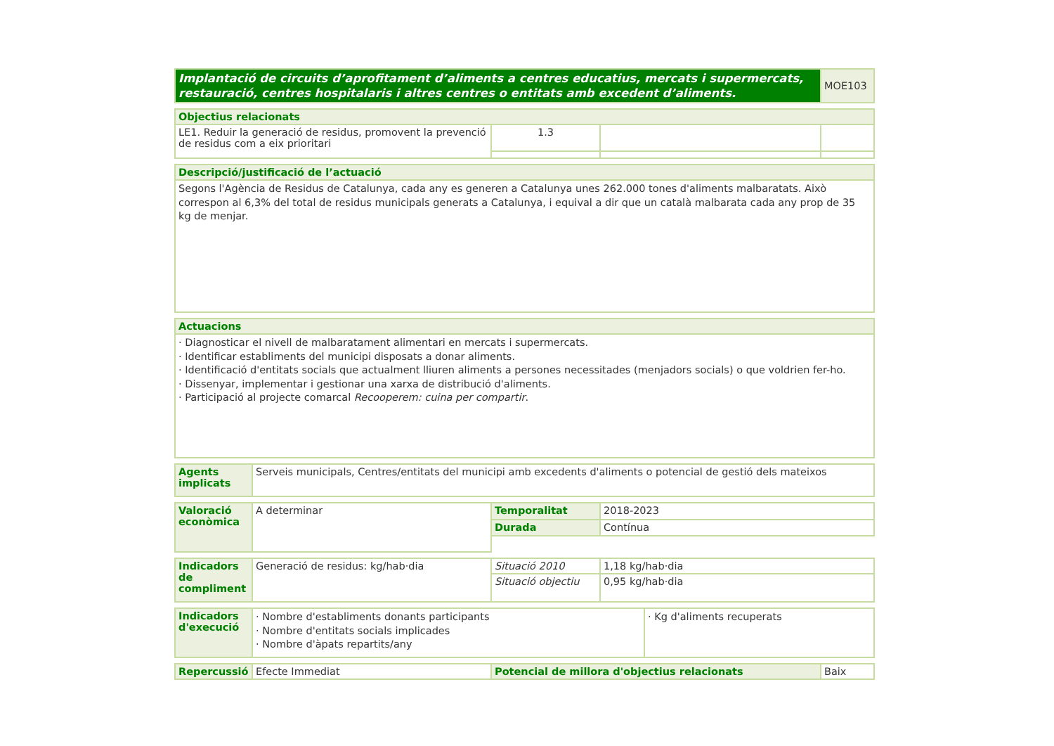| Implantació de circuits d’aprofitament d’aliments a centres educatius, mercats i supermercats, restauració, centres hospitalaris i altres centres o entitats amb excedent d’aliments. | MOE103 |
| Objectius relacionats | | | |
| --- | --- | --- | --- |
| LE1. Reduir la generació de residus, promovent la prevenció de residus com a eix prioritari | 1.3 | | |
| Descripció/justificació de l’actuació |
| --- |
| Segons l'Agència de Residus de Catalunya, cada any es generen a Catalunya unes 262.000 tones d'aliments malbaratats. Això correspon al 6,3% del total de residus municipals generats a Catalunya, i equival a dir que un català malbarata cada any prop de 35 kg de menjar. |
| Actuacions |
| --- |
| · Diagnosticar el nivell de malbaratament alimentari en mercats i supermercats. · Identificar establiments del municipi disposats a donar aliments. · Identificació d'entitats socials que actualment lliuren aliments a persones necessitades (menjadors socials) o que voldrien fer-ho. · Dissenyar, implementar i gestionar una xarxa de distribució d'aliments. · Participació al projecte comarcal Recooperem: cuina per compartir . |
| Agents implicats | Serveis municipals, Centres/entitats del municipi amb excedents d'aliments o potencial de gestió dels mateixos |
| Valoració econòmica | A determinar | Temporalitat | 2018-2023 |
| | | Durada | Contínua |
| Indicadors de compliment | Generació de residus: kg/hab·dia | Situació 2010 | 1,18 kg/hab·dia |
| | | Situació objectiu | 0,95 kg/hab·dia |
| Indicadors d'execució | · Nombre d'establiments donants participants · Nombre d'entitats socials implicades · Nombre d'àpats repartits/any | · Kg d'aliments recuperats |
| Repercussió | Efecte Immediat | Potencial de millora d'objectius relacionats | Baix |